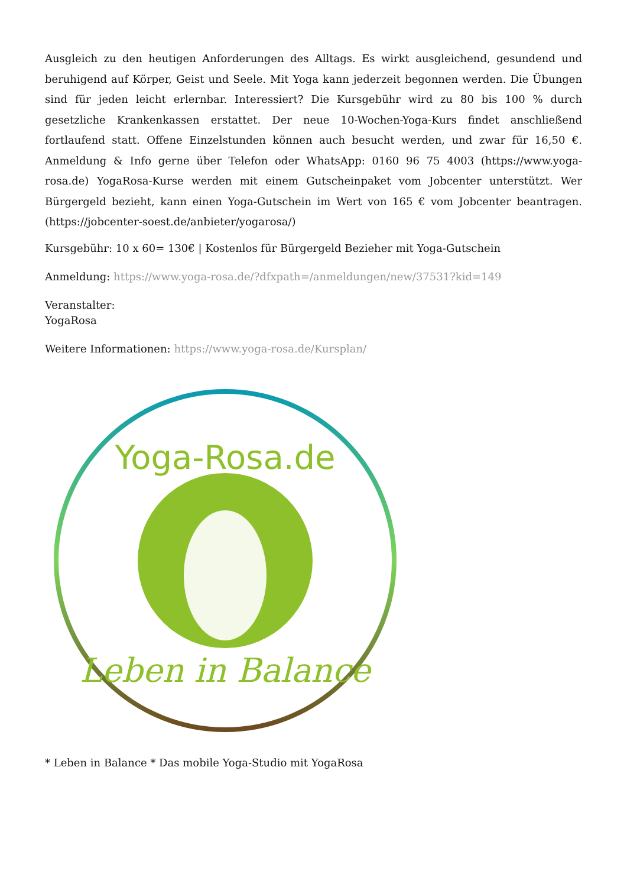Ausgleich zu den heutigen Anforderungen des Alltags. Es wirkt ausgleichend, gesundend und beruhigend auf Körper, Geist und Seele. Mit Yoga kann jederzeit begonnen werden. Die Übungen sind für jeden leicht erlernbar. Interessiert? Die Kursgebühr wird zu 80 bis 100 % durch gesetzliche Krankenkassen erstattet. Der neue 10-Wochen-Yoga-Kurs findet anschließend fortlaufend statt. Offene Einzelstunden können auch besucht werden, und zwar für 16,50 €. Anmeldung & Info gerne über Telefon oder WhatsApp: 0160 96 75 4003 (https://www.yoga-rosa.de) YogaRosa-Kurse werden mit einem Gutscheinpaket vom Jobcenter unterstützt. Wer Bürgergeld bezieht, kann einen Yoga-Gutschein im Wert von 165 € vom Jobcenter beantragen. (https://jobcenter-soest.de/anbieter/yogarosa/)
Kursgebühr: 10 x 60= 130€ | Kostenlos für Bürgergeld Bezieher mit Yoga-Gutschein
Anmeldung: https://www.yoga-rosa.de/?dfxpath=/anmeldungen/new/37531?kid=149
Veranstalter:
YogaRosa
Weitere Informationen: https://www.yoga-rosa.de/Kursplan/
Yoga-Rosa.de
Leben in Balance
* Leben in Balance * Das mobile Yoga-Studio mit YogaRosa